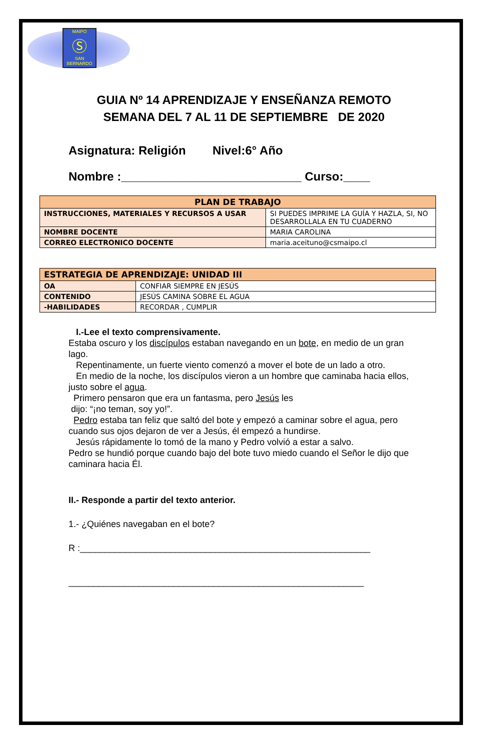MAIPO
Ⓢ
SAN BERNARDO
GUIA Nº 14 APRENDIZAJE Y ENSEÑANZA REMOTO
SEMANA DEL 7 AL 11 DE SEPTIEMBRE DE 2020
Asignatura: Religión Nivel:6° Año
Nombre :___________________________ Curso:____
| PLAN DE TRABAJO | |
| INSTRUCCIONES, MATERIALES Y RECURSOS A USAR | SI PUEDES IMPRIME LA GUÍA Y HAZLA, SI, NO DESARROLLALA EN TU CUADERNO |
| NOMBRE DOCENTE | MARIA CAROLINA |
| CORREO ELECTRONICO DOCENTE | maria.aceituno@csmaipo.cl |
| ESTRATEGIA DE APRENDIZAJE: UNIDAD III | |
| OA | CONFIAR SIEMPRE EN JESÚS |
| CONTENIDO | JESÚS CAMINA SOBRE EL AGUA |
| -HABILIDADES | RECORDAR , CUMPLIR |
I.-Lee el texto comprensivamente.
Estaba oscuro y los discípulos estaban navegando en un bote, en medio de un gran lago.
Repentinamente, un fuerte viento comenzó a mover el bote de un lado a otro.
En medio de la noche, los discípulos vieron a un hombre que caminaba hacia ellos, justo sobre el agua.
Primero pensaron que era un fantasma, pero Jesús les
dijo: “¡no teman, soy yo!”.
Pedro estaba tan feliz que saltó del bote y empezó a caminar sobre el agua, pero cuando sus ojos dejaron de ver a Jesús, él empezó a hundirse.
Jesús rápidamente lo tomó de la mano y Pedro volvió a estar a salvo.
Pedro se hundió porque cuando bajo del bote tuvo miedo cuando el Señor le dijo que caminara hacia Él.
II.- Responde a partir del texto anterior.
1.- ¿Quiénes navegaban en el bote?
R :__________________________________________________________
___________________________________________________________